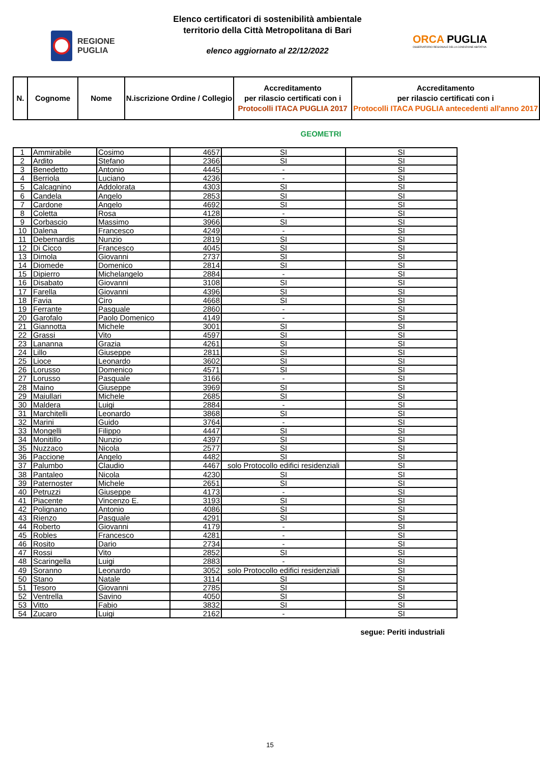REGIONE
PUGLIA
Elenco certificatori di sostenibilità ambientale
territorio della Città Metropolitana di Bari
elenco aggiornato al 22/12/2022
ORCA PUGLIA
OSSERVATORIO REGIONALE DELLA CONDIZIONE ABITATIVA
| N. | Cognome | Nome | N.iscrizione Ordine / Collegio | Accreditamento per rilascio certificati con i Protocolli ITACA PUGLIA 2017 | Accreditamento per rilascio certificati con i Protocolli ITACA PUGLIA antecedenti all'anno 2017 |
| --- | --- | --- | --- | --- | --- |
GEOMETRI
| 1 | Ammirabile | Cosimo | 4657 | SI | SI |
| 2 | Ardito | Stefano | 2366 | SI | SI |
| 3 | Benedetto | Antonio | 4445 | - | SI |
| 4 | Berriola | Luciano | 4236 | - | SI |
| 5 | Calcagnino | Addolorata | 4303 | SI | SI |
| 6 | Candela | Angelo | 2853 | SI | SI |
| 7 | Cardone | Angelo | 4692 | SI | SI |
| 8 | Coletta | Rosa | 4128 | - | SI |
| 9 | Corbascio | Massimo | 3966 | SI | SI |
| 10 | Dalena | Francesco | 4249 | - | SI |
| 11 | Debernardis | Nunzio | 2819 | SI | SI |
| 12 | Di Cicco | Francesco | 4045 | SI | SI |
| 13 | Dimola | Giovanni | 2737 | SI | SI |
| 14 | Diomede | Domenico | 2814 | SI | SI |
| 15 | Dipierro | Michelangelo | 2884 | - | SI |
| 16 | Disabato | Giovanni | 3108 | SI | SI |
| 17 | Farella | Giovanni | 4396 | SI | SI |
| 18 | Favia | Ciro | 4668 | SI | SI |
| 19 | Ferrante | Pasquale | 2860 | - | SI |
| 20 | Garofalo | Paolo Domenico | 4149 | - | SI |
| 21 | Giannotta | Michele | 3001 | SI | SI |
| 22 | Grassi | Vito | 4597 | SI | SI |
| 23 | Lananna | Grazia | 4261 | SI | SI |
| 24 | Lillo | Giuseppe | 2811 | SI | SI |
| 25 | Lioce | Leonardo | 3602 | SI | SI |
| 26 | Lorusso | Domenico | 4571 | SI | SI |
| 27 | Lorusso | Pasquale | 3166 | - | SI |
| 28 | Maino | Giuseppe | 3969 | SI | SI |
| 29 | Maiullari | Michele | 2685 | SI | SI |
| 30 | Maldera | Luigi | 2884 | - | SI |
| 31 | Marchitelli | Leonardo | 3868 | SI | SI |
| 32 | Marini | Guido | 3764 | - | SI |
| 33 | Mongelli | Filippo | 4447 | SI | SI |
| 34 | Monitillo | Nunzio | 4397 | SI | SI |
| 35 | Nuzzaco | Nicola | 2577 | SI | SI |
| 36 | Paccione | Angelo | 4482 | SI | SI |
| 37 | Palumbo | Claudio | 4467 | solo Protocollo edifici residenziali | SI |
| 38 | Pantaleo | Nicola | 4230 | SI | SI |
| 39 | Paternoster | Michele | 2651 | SI | SI |
| 40 | Petruzzi | Giuseppe | 4173 | - | SI |
| 41 | Piacente | Vincenzo E. | 3193 | SI | SI |
| 42 | Polignano | Antonio | 4086 | SI | SI |
| 43 | Rienzo | Pasquale | 4291 | SI | SI |
| 44 | Roberto | Giovanni | 4179 | - | SI |
| 45 | Robles | Francesco | 4281 | - | SI |
| 46 | Rosito | Dario | 2734 | - | SI |
| 47 | Rossi | Vito | 2852 | SI | SI |
| 48 | Scaringella | Luigi | 2883 | - | SI |
| 49 | Soranno | Leonardo | 3052 | solo Protocollo edifici residenziali | SI |
| 50 | Stano | Natale | 3114 | SI | SI |
| 51 | Tesoro | Giovanni | 2785 | SI | SI |
| 52 | Ventrella | Savino | 4050 | SI | SI |
| 53 | Vitto | Fabio | 3832 | SI | SI |
| 54 | Zucaro | Luigi | 2162 | - | SI |
segue: Periti industriali
15